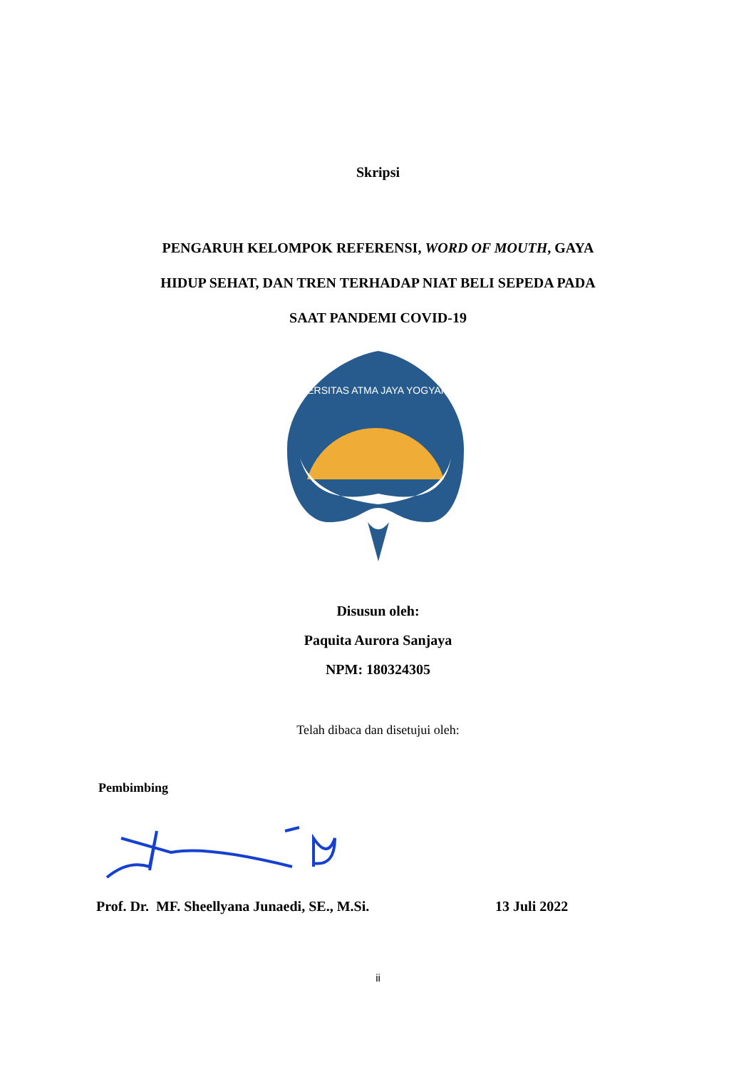Skripsi
PENGARUH KELOMPOK REFERENSI, WORD OF MOUTH, GAYA
HIDUP SEHAT, DAN TREN TERHADAP NIAT BELI SEPEDA PADA
SAAT PANDEMI COVID-19
UNIVERSITAS ATMA JAYA YOGYAKARTA
Disusun oleh:
Paquita Aurora Sanjaya
NPM: 180324305
Telah dibaca dan disetujui oleh:
Pembimbing
Prof. Dr. MF. Sheellyana Junaedi, SE., M.Si. 13 Juli 2022
ii